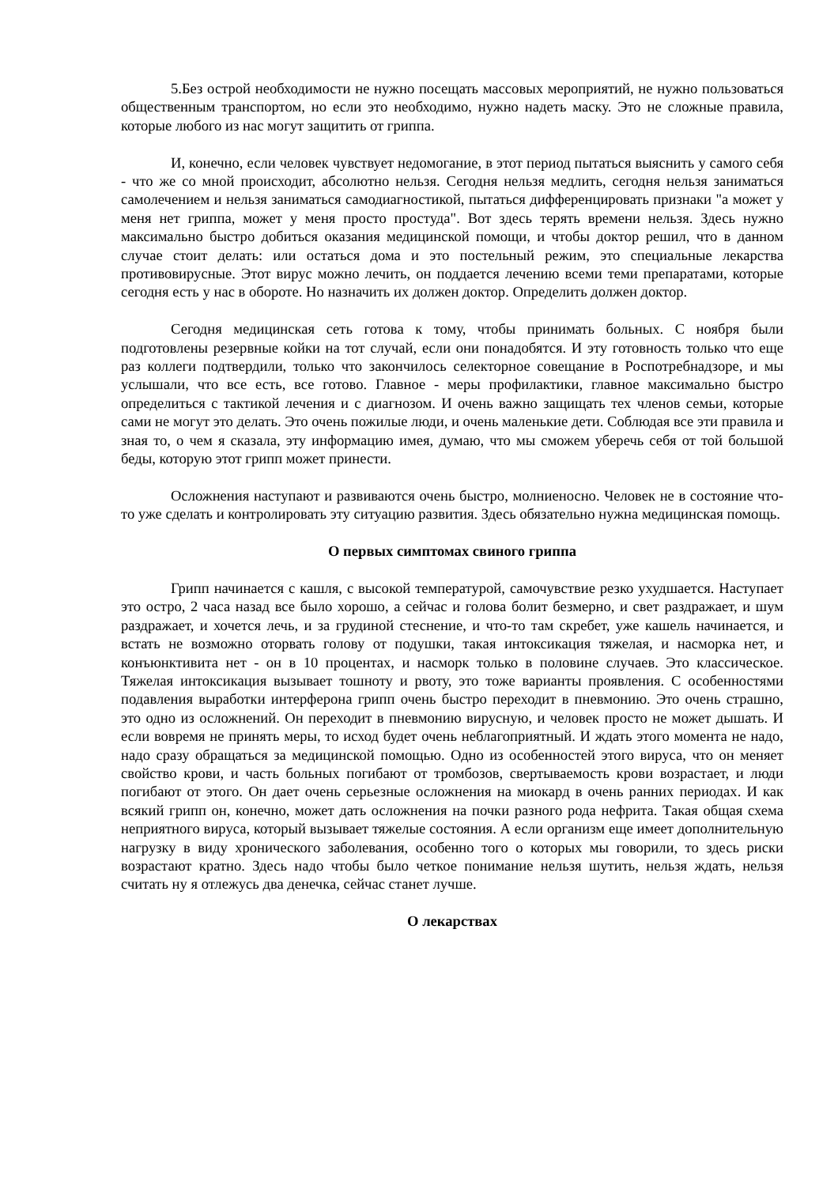5.Без острой необходимости не нужно посещать массовых мероприятий, не нужно пользоваться общественным транспортом, но если это необходимо, нужно надеть маску. Это не сложные правила, которые любого из нас могут защитить от гриппа.
И, конечно, если человек чувствует недомогание, в этот период пытаться выяснить у самого себя - что же со мной происходит, абсолютно нельзя. Сегодня нельзя медлить, сегодня нельзя заниматься самолечением и нельзя заниматься самодиагностикой, пытаться дифференцировать признаки "а может у меня нет гриппа, может у меня просто простуда". Вот здесь терять времени нельзя. Здесь нужно максимально быстро добиться оказания медицинской помощи, и чтобы доктор решил, что в данном случае стоит делать: или остаться дома и это постельный режим, это специальные лекарства противовирусные. Этот вирус можно лечить, он поддается лечению всеми теми препаратами, которые сегодня есть у нас в обороте. Но назначить их должен доктор. Определить должен доктор.
Сегодня медицинская сеть готова к тому, чтобы принимать больных. С ноября были подготовлены резервные койки на тот случай, если они понадобятся. И эту готовность только что еще раз коллеги подтвердили, только что закончилось селекторное совещание в Роспотребнадзоре, и мы услышали, что все есть, все готово. Главное - меры профилактики, главное максимально быстро определиться с тактикой лечения и с диагнозом. И очень важно защищать тех членов семьи, которые сами не могут это делать. Это очень пожилые люди, и очень маленькие дети. Соблюдая все эти правила и зная то, о чем я сказала, эту информацию имея, думаю, что мы сможем уберечь себя от той большой беды, которую этот грипп может принести.
Осложнения наступают и развиваются очень быстро, молниеносно. Человек не в состояние что-то уже сделать и контролировать эту ситуацию развития. Здесь обязательно нужна медицинская помощь.
О первых симптомах свиного гриппа
Грипп начинается с кашля, с высокой температурой, самочувствие резко ухудшается. Наступает это остро, 2 часа назад все было хорошо, а сейчас и голова болит безмерно, и свет раздражает, и шум раздражает, и хочется лечь, и за грудиной стеснение, и что-то там скребет, уже кашель начинается, и встать не возможно оторвать голову от подушки, такая интоксикация тяжелая, и насморка нет, и конъюнктивита нет - он в 10 процентах, и насморк только в половине случаев. Это классическое. Тяжелая интоксикация вызывает тошноту и рвоту, это тоже варианты проявления. С особенностями подавления выработки интерферона грипп очень быстро переходит в пневмонию. Это очень страшно, это одно из осложнений. Он переходит в пневмонию вирусную, и человек просто не может дышать. И если вовремя не принять меры, то исход будет очень неблагоприятный. И ждать этого момента не надо, надо сразу обращаться за медицинской помощью. Одно из особенностей этого вируса, что он меняет свойство крови, и часть больных погибают от тромбозов, свертываемость крови возрастает, и люди погибают от этого. Он дает очень серьезные осложнения на миокард в очень ранних периодах. И как всякий грипп он, конечно, может дать осложнения на почки разного рода нефрита. Такая общая схема неприятного вируса, который вызывает тяжелые состояния. А если организм еще имеет дополнительную нагрузку в виду хронического заболевания, особенно того о которых мы говорили, то здесь риски возрастают кратно. Здесь надо чтобы было четкое понимание нельзя шутить, нельзя ждать, нельзя считать ну я отлежусь два денечка, сейчас станет лучше.
О лекарствах